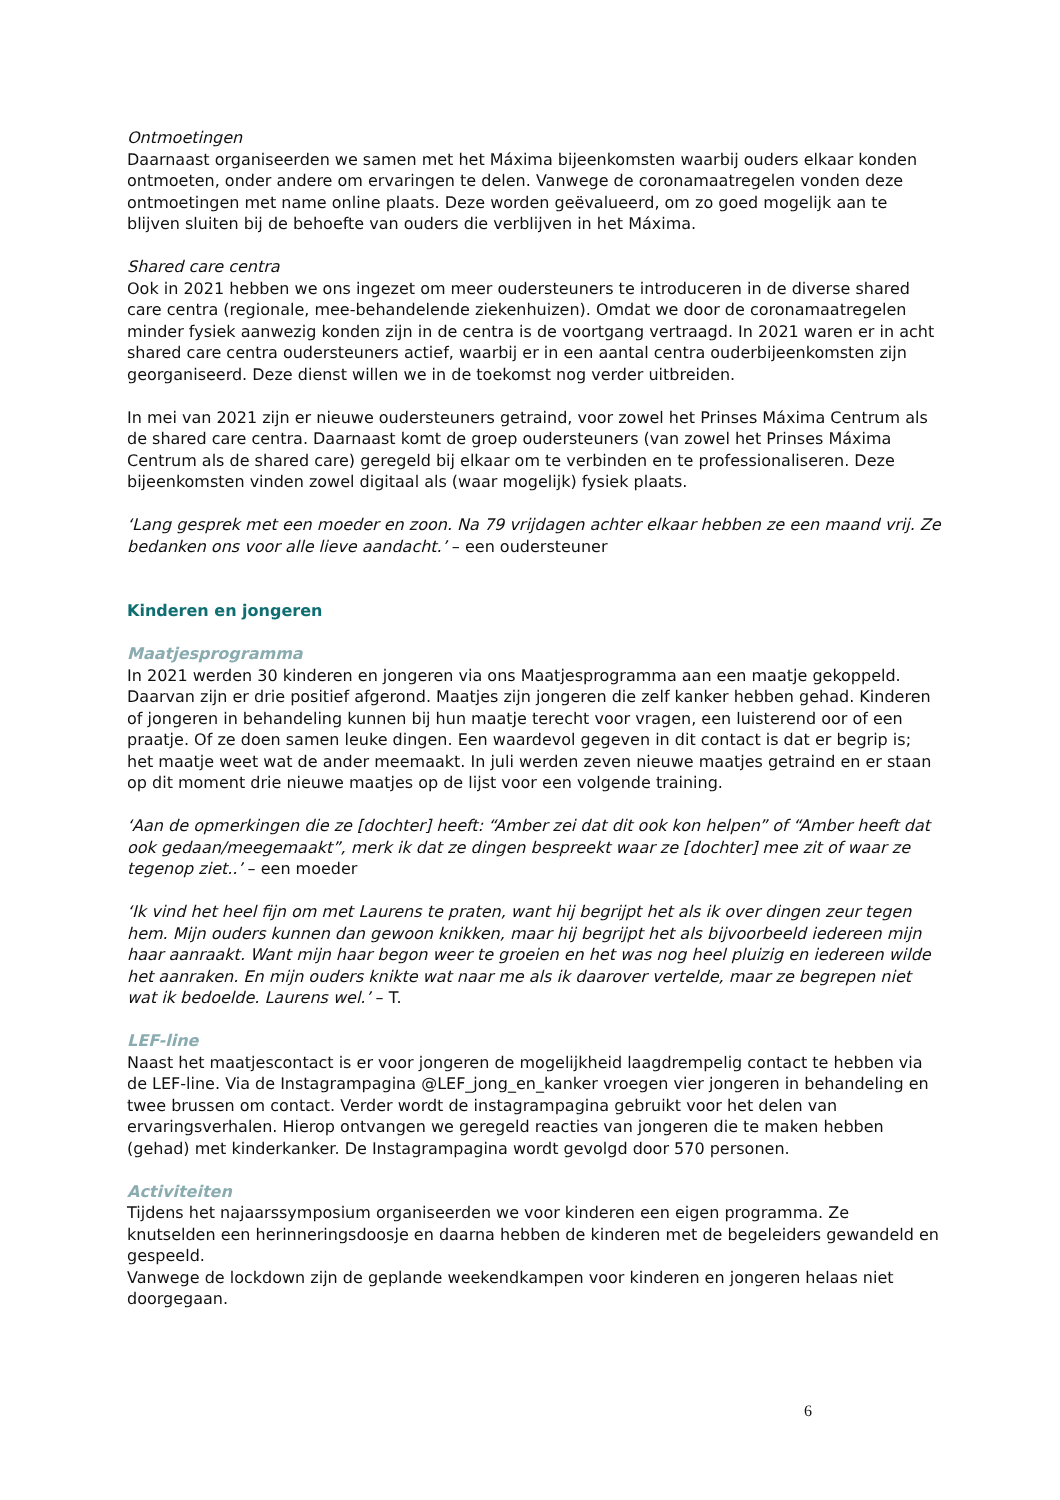Ontmoetingen
Daarnaast organiseerden we samen met het Máxima bijeenkomsten waarbij ouders elkaar konden ontmoeten, onder andere om ervaringen te delen. Vanwege de coronamaatregelen vonden deze ontmoetingen met name online plaats. Deze worden geëvalueerd, om zo goed mogelijk aan te blijven sluiten bij de behoefte van ouders die verblijven in het Máxima.
Shared care centra
Ook in 2021 hebben we ons ingezet om meer oudersteuners te introduceren in de diverse shared care centra (regionale, mee-behandelende ziekenhuizen). Omdat we door de coronamaatregelen minder fysiek aanwezig konden zijn in de centra is de voortgang vertraagd. In 2021 waren er in acht shared care centra oudersteuners actief, waarbij er in een aantal centra ouderbijeenkomsten zijn georganiseerd. Deze dienst willen we in de toekomst nog verder uitbreiden.
In mei van 2021 zijn er nieuwe oudersteuners getraind, voor zowel het Prinses Máxima Centrum als de shared care centra. Daarnaast komt de groep oudersteuners (van zowel het Prinses Máxima Centrum als de shared care) geregeld bij elkaar om te verbinden en te professionaliseren. Deze bijeenkomsten vinden zowel digitaal als (waar mogelijk) fysiek plaats.
‘Lang gesprek met een moeder en zoon. Na 79 vrijdagen achter elkaar hebben ze een maand vrij. Ze bedanken ons voor alle lieve aandacht.’ – een oudersteuner
Kinderen en jongeren
Maatjesprogramma
In 2021 werden 30 kinderen en jongeren via ons Maatjesprogramma aan een maatje gekoppeld. Daarvan zijn er drie positief afgerond. Maatjes zijn jongeren die zelf kanker hebben gehad. Kinderen of jongeren in behandeling kunnen bij hun maatje terecht voor vragen, een luisterend oor of een praatje. Of ze doen samen leuke dingen. Een waardevol gegeven in dit contact is dat er begrip is; het maatje weet wat de ander meemaakt. In juli werden zeven nieuwe maatjes getraind en er staan op dit moment drie nieuwe maatjes op de lijst voor een volgende training.
‘Aan de opmerkingen die ze [dochter] heeft: “Amber zei dat dit ook kon helpen” of “Amber heeft dat ook gedaan/meegemaakt”, merk ik dat ze dingen bespreekt waar ze [dochter] mee zit of waar ze tegenop ziet..’ – een moeder
‘Ik vind het heel fijn om met Laurens te praten, want hij begrijpt het als ik over dingen zeur tegen hem. Mijn ouders kunnen dan gewoon knikken, maar hij begrijpt het als bijvoorbeeld iedereen mijn haar aanraakt. Want mijn haar begon weer te groeien en het was nog heel pluizig en iedereen wilde het aanraken. En mijn ouders knikte wat naar me als ik daarover vertelde, maar ze begrepen niet wat ik bedoelde. Laurens wel.’ – T.
LEF-line
Naast het maatjescontact is er voor jongeren de mogelijkheid laagdrempelig contact te hebben via de LEF-line. Via de Instagrampagina @LEF_jong_en_kanker vroegen vier jongeren in behandeling en twee brussen om contact. Verder wordt de instagrampagina gebruikt voor het delen van ervaringsverhalen. Hierop ontvangen we geregeld reacties van jongeren die te maken hebben (gehad) met kinderkanker. De Instagrampagina wordt gevolgd door 570 personen.
Activiteiten
Tijdens het najaarssymposium organiseerden we voor kinderen een eigen programma. Ze knutselden een herinneringsdoosje en daarna hebben de kinderen met de begeleiders gewandeld en gespeeld.
Vanwege de lockdown zijn de geplande weekendkampen voor kinderen en jongeren helaas niet doorgegaan.
6